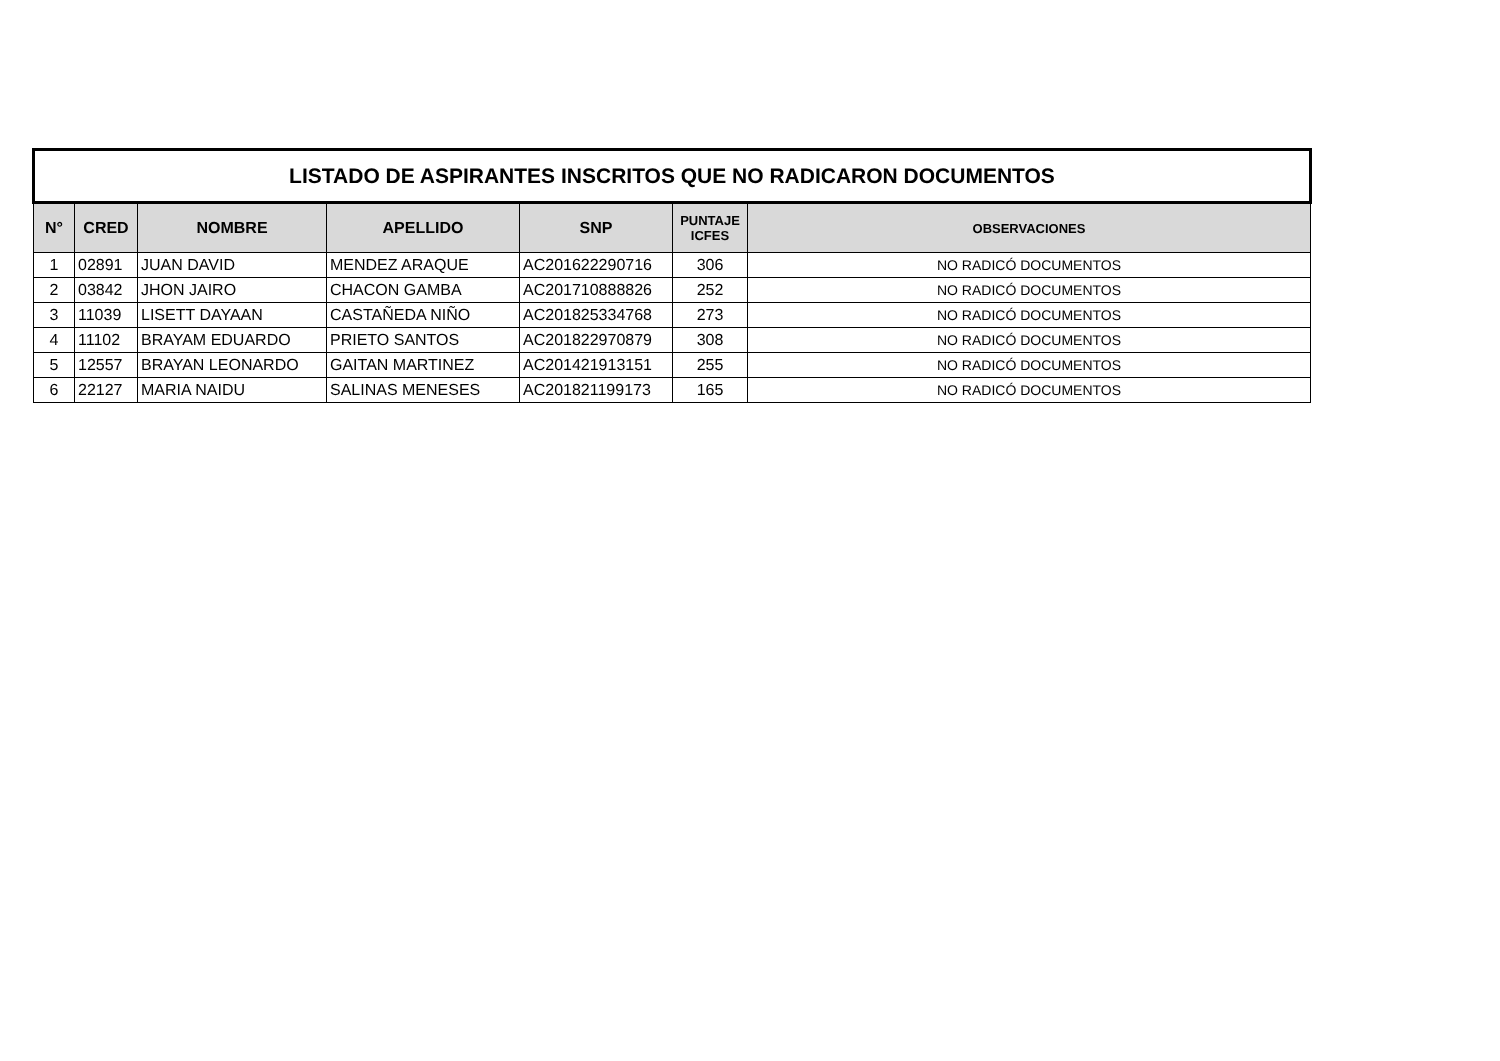| LISTADO DE ASPIRANTES INSCRITOS QUE NO RADICARON DOCUMENTOS | | | | | | |
| N° | CRED | NOMBRE | APELLIDO | SNP | PUNTAJE ICFES | OBSERVACIONES |
| 1 | 02891 | JUAN DAVID | MENDEZ ARAQUE | AC201622290716 | 306 | NO RADICÓ DOCUMENTOS |
| 2 | 03842 | JHON JAIRO | CHACON GAMBA | AC201710888826 | 252 | NO RADICÓ DOCUMENTOS |
| 3 | 11039 | LISETT DAYAAN | CASTAÑEDA NIÑO | AC201825334768 | 273 | NO RADICÓ DOCUMENTOS |
| 4 | 11102 | BRAYAM EDUARDO | PRIETO SANTOS | AC201822970879 | 308 | NO RADICÓ DOCUMENTOS |
| 5 | 12557 | BRAYAN LEONARDO | GAITAN MARTINEZ | AC201421913151 | 255 | NO RADICÓ DOCUMENTOS |
| 6 | 22127 | MARIA NAIDU | SALINAS MENESES | AC201821199173 | 165 | NO RADICÓ DOCUMENTOS |